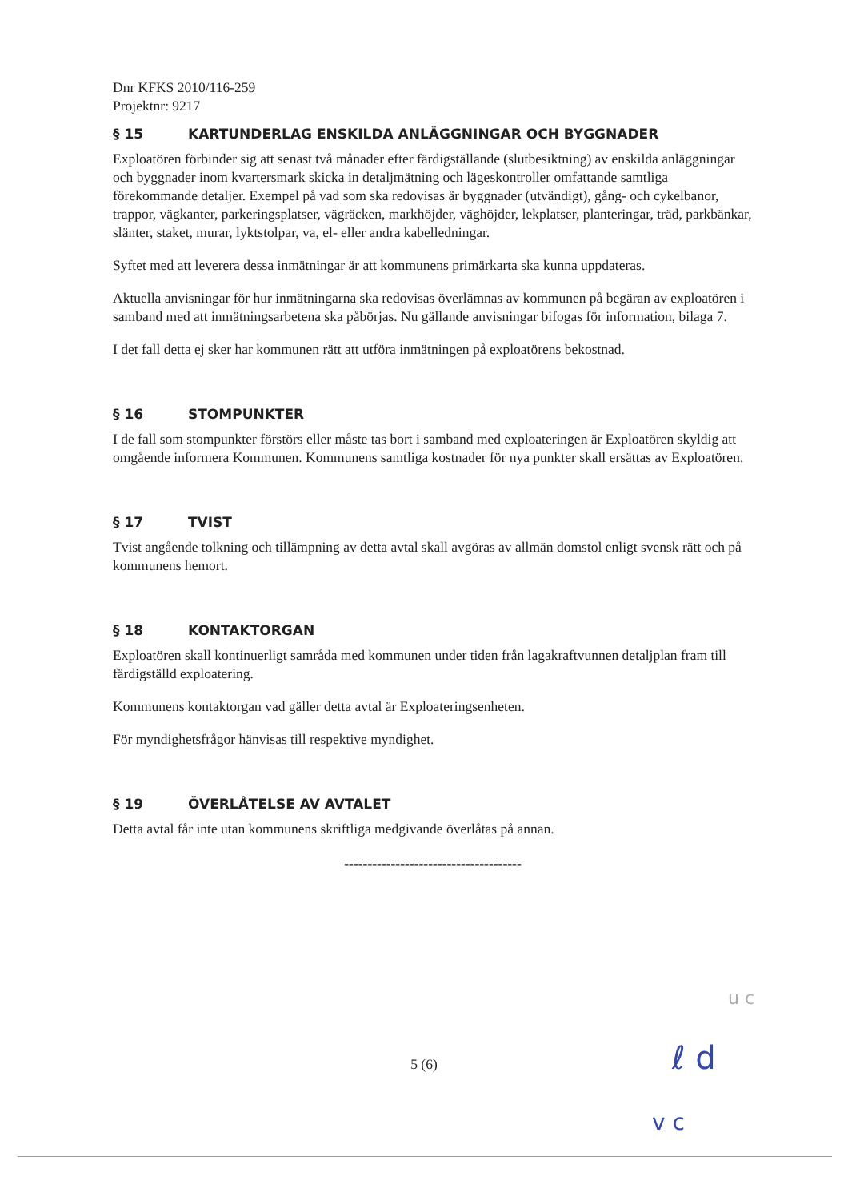Dnr KFKS 2010/116-259
Projektnr: 9217
§ 15 KARTUNDERLAG ENSKILDA ANLÄGGNINGAR OCH BYGGNADER
Exploatören förbinder sig att senast två månader efter färdigställande (slutbesiktning) av enskilda anläggningar och byggnader inom kvartersmark skicka in detaljmätning och lägeskontroller omfattande samtliga förekommande detaljer. Exempel på vad som ska redovisas är byggnader (utvändigt), gång- och cykelbanor, trappor, vägkanter, parkeringsplatser, vägräcken, markhöjder, väghöjder, lekplatser, planteringar, träd, parkbänkar, slänter, staket, murar, lyktstolpar, va, el- eller andra kabelledningar.
Syftet med att leverera dessa inmätningar är att kommunens primärkarta ska kunna uppdateras.
Aktuella anvisningar för hur inmätningarna ska redovisas överlämnas av kommunen på begäran av exploatören i samband med att inmätningsarbetena ska påbörjas. Nu gällande anvisningar bifogas för information, bilaga 7.
I det fall detta ej sker har kommunen rätt att utföra inmätningen på exploatörens bekostnad.
§ 16 STOMPUNKTER
I de fall som stompunkter förstörs eller måste tas bort i samband med exploateringen är Exploatören skyldig att omgående informera Kommunen. Kommunens samtliga kostnader för nya punkter skall ersättas av Exploatören.
§ 17 TVIST
Tvist angående tolkning och tillämpning av detta avtal skall avgöras av allmän domstol enligt svensk rätt och på kommunens hemort.
§ 18 KONTAKTORGAN
Exploatören skall kontinuerligt samråda med kommunen under tiden från lagakraftvunnen detaljplan fram till färdigställd exploatering.
Kommunens kontaktorgan vad gäller detta avtal är Exploateringsenheten.
För myndighetsfrågor hänvisas till respektive myndighet.
§ 19 ÖVERLÅTELSE AV AVTALET
Detta avtal får inte utan kommunens skriftliga medgivande överlåtas på annan.
--------------------------------------
5 (6)
u c
ℓ d
v c